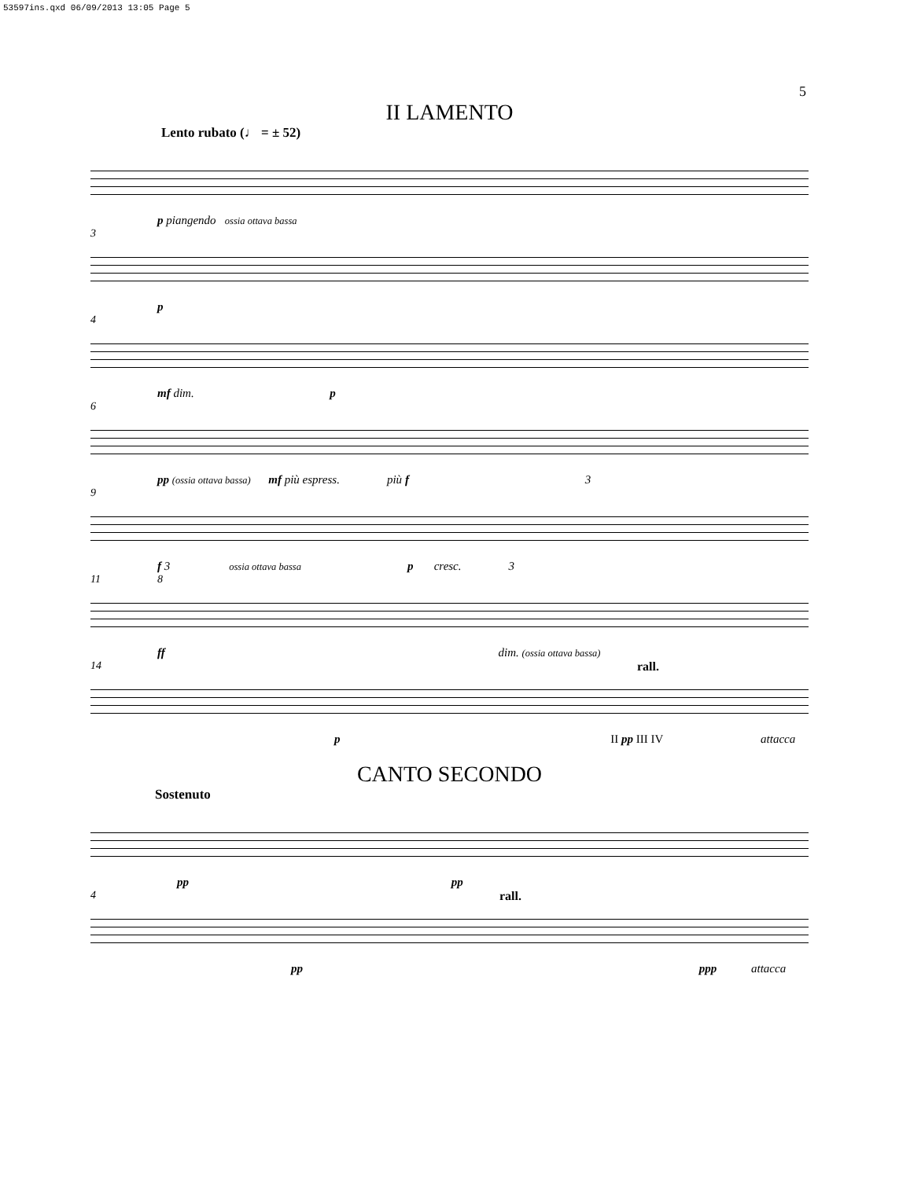53597ins.qxd 06/09/2013 13:05 Page 5
5
II LAMENTO
Lento rubato (♩ = ± 52)
p piangendo ossia ottava bassa
3
p
4
mf dim. p
6
pp (ossia ottava bassa) mf più espress. più f 3
9
f 3 ossia ottava bassa p cresc. 3
11 8
ff dim. (ossia ottava bassa)
14 rall.
p II pp III IV attacca
CANTO SECONDO
Sostenuto
pp pp
4 rall.
pp ppp attacca